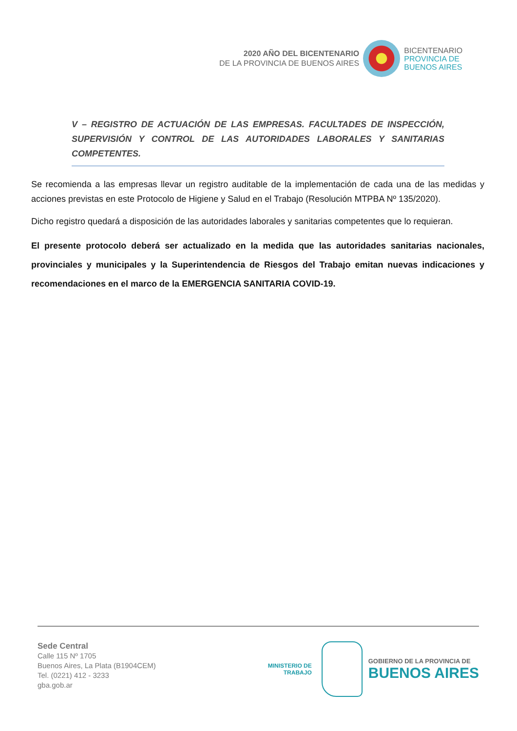2020 AÑO DEL BICENTENARIO
DE LA PROVINCIA DE BUENOS AIRES
BICENTENARIO
PROVINCIA DE
BUENOS AIRES
V – REGISTRO DE ACTUACIÓN DE LAS EMPRESAS. FACULTADES DE INSPECCIÓN, SUPERVISIÓN Y CONTROL DE LAS AUTORIDADES LABORALES Y SANITARIAS COMPETENTES.
Se recomienda a las empresas llevar un registro auditable de la implementación de cada una de las medidas y acciones previstas en este Protocolo de Higiene y Salud en el Trabajo (Resolución MTPBA Nº 135/2020).
Dicho registro quedará a disposición de las autoridades laborales y sanitarias competentes que lo requieran.
El presente protocolo deberá ser actualizado en la medida que las autoridades sanitarias nacionales, provinciales y municipales y la Superintendencia de Riesgos del Trabajo emitan nuevas indicaciones y recomendaciones en el marco de la EMERGENCIA SANITARIA COVID-19.
Sede Central
Calle 115 Nº 1705
Buenos Aires, La Plata (B1904CEM)
Tel. (0221) 412 - 3233
gba.gob.ar
MINISTERIO DE
TRABAJO
GOBIERNO DE LA PROVINCIA DE
BUENOS AIRES